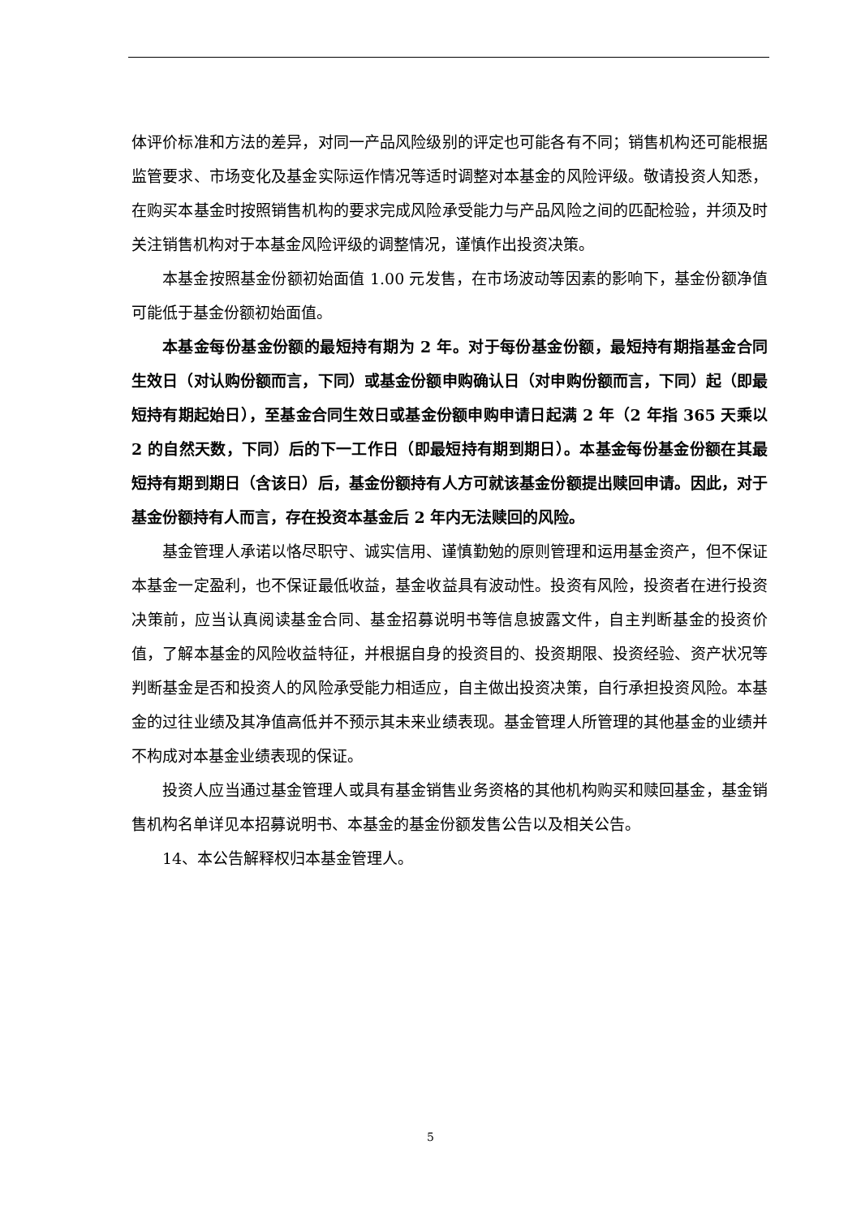体评价标准和方法的差异，对同一产品风险级别的评定也可能各有不同；销售机构还可能根据监管要求、市场变化及基金实际运作情况等适时调整对本基金的风险评级。敬请投资人知悉，在购买本基金时按照销售机构的要求完成风险承受能力与产品风险之间的匹配检验，并须及时关注销售机构对于本基金风险评级的调整情况，谨慎作出投资决策。
本基金按照基金份额初始面值 1.00 元发售，在市场波动等因素的影响下，基金份额净值可能低于基金份额初始面值。
本基金每份基金份额的最短持有期为 2 年。对于每份基金份额，最短持有期指基金合同生效日（对认购份额而言，下同）或基金份额申购确认日（对申购份额而言，下同）起（即最短持有期起始日），至基金合同生效日或基金份额申购申请日起满 2 年（2 年指 365 天乘以 2 的自然天数，下同）后的下一工作日（即最短持有期到期日）。本基金每份基金份额在其最短持有期到期日（含该日）后，基金份额持有人方可就该基金份额提出赎回申请。因此，对于基金份额持有人而言，存在投资本基金后 2 年内无法赎回的风险。
基金管理人承诺以恪尽职守、诚实信用、谨慎勤勉的原则管理和运用基金资产，但不保证本基金一定盈利，也不保证最低收益，基金收益具有波动性。投资有风险，投资者在进行投资决策前，应当认真阅读基金合同、基金招募说明书等信息披露文件，自主判断基金的投资价值，了解本基金的风险收益特征，并根据自身的投资目的、投资期限、投资经验、资产状况等判断基金是否和投资人的风险承受能力相适应，自主做出投资决策，自行承担投资风险。本基金的过往业绩及其净值高低并不预示其未来业绩表现。基金管理人所管理的其他基金的业绩并不构成对本基金业绩表现的保证。
投资人应当通过基金管理人或具有基金销售业务资格的其他机构购买和赎回基金，基金销售机构名单详见本招募说明书、本基金的基金份额发售公告以及相关公告。
14、本公告解释权归本基金管理人。
5